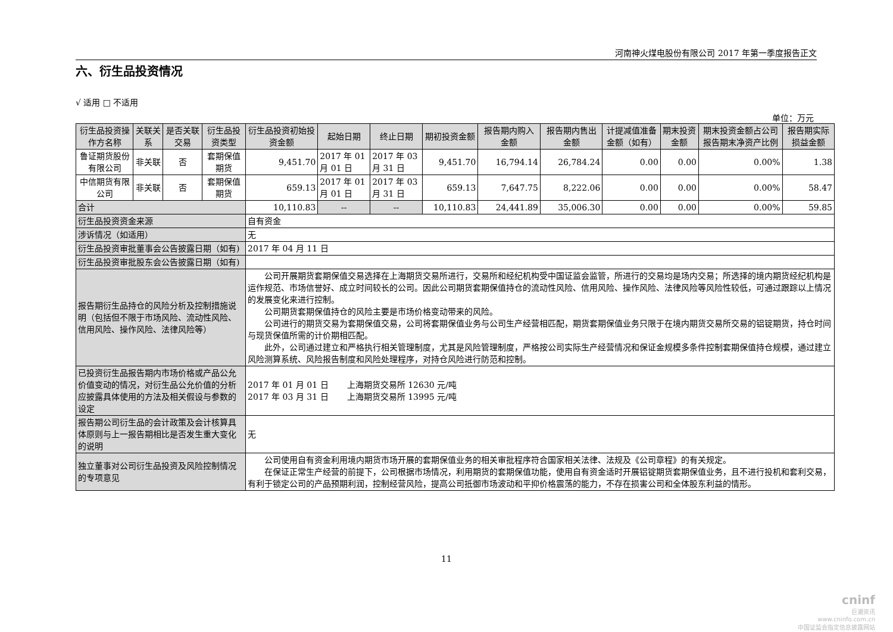河南神火煤电股份有限公司 2017 年第一季度报告正文
六、衍生品投资情况
√ 适用 □ 不适用
单位：万元
| 衍生品投资操作方名称 | 关联关系 | 是否关联交易 | 衍生品投资类型 | 衍生品投资初始投资金额 | 起始日期 | 终止日期 | 期初投资金额 | 报告期内购入金额 | 报告期内售出金额 | 计提减值准备金额（如有） | 期末投资金额 | 期末投资金额占公司报告期末净资产比例 | 报告期实际损益金额 |
| --- | --- | --- | --- | --- | --- | --- | --- | --- | --- | --- | --- | --- | --- |
| 鲁证期货股份有限公司 | 非关联 | 否 | 套期保值期货 | 9,451.70 | 2017 年 01 月 01 日 | 2017 年 03 月 31 日 | 9,451.70 | 16,794.14 | 26,784.24 | 0.00 | 0.00 | 0.00% | 1.38 |
| 中信期货有限公司 | 非关联 | 否 | 套期保值期货 | 659.13 | 2017 年 01 月 01 日 | 2017 年 03 月 31 日 | 659.13 | 7,647.75 | 8,222.06 | 0.00 | 0.00 | 0.00% | 58.47 |
| 合计 | | | | 10,110.83 | -- | -- | 10,110.83 | 24,441.89 | 35,006.30 | 0.00 | 0.00 | 0.00% | 59.85 |
| 衍生品投资资金来源 | | | | 自有资金 | | | | | | | | | |
| 涉诉情况（如适用） | | | | 无 | | | | | | | | | |
| 衍生品投资审批董事会公告披露日期（如有) | | | | 2017 年 04 月 11 日 | | | | | | | | | |
| 衍生品投资审批股东会公告披露日期（如有) | | | | | | | | | | | | | |
| 报告期衍生品持仓的风险分析及控制措施说明（包括但不限于市场风险、流动性风险、信用风险、操作风险、法律风险等） | | | | 公司开展期货套期保值交易选择在上海期货交易所进行，交易所和经纪机构受中国证监会监管，所进行的交易均是场内交易；所选择的境内期货经纪机构是运作规范、市场信誉好、成立时间较长的公司。因此公司期货套期保值持仓的流动性风险、信用风险、操作风险、法律风险等风险性较低，可通过跟踪以上情况的发展变化来进行控制。 公司期货套期保值持仓的风险主要是市场价格变动带来的风险。 公司进行的期货交易为套期保值交易，公司将套期保值业务与公司生产经营相匹配，期货套期保值业务只限于在境内期货交易所交易的铝锭期货，持仓时间与现货保值所需的计价期相匹配。 此外，公司通过建立和严格执行相关管理制度，尤其是风险管理制度，严格按公司实际生产经营情况和保证金规模多条件控制套期保值持仓规模，通过建立风险测算系统、风险报告制度和风险处理程序，对持仓风险进行防范和控制。 | | | | | | | | | |
| 已投资衍生品报告期内市场价格或产品公允价值变动的情况，对衍生品公允价值的分析应披露具体使用的方法及相关假设与参数的设定 | | | | 2017 年 01 月 01 日 上海期货交易所 12630 元/吨 2017 年 03 月 31 日 上海期货交易所 13995 元/吨 | | | | | | | | | |
| 报告期公司衍生品的会计政策及会计核算具体原则与上一报告期相比是否发生重大变化的说明 | | | | 无 | | | | | | | | | |
| 独立董事对公司衍生品投资及风险控制情况的专项意见 | | | | 公司使用自有资金利用境内期货市场开展的套期保值业务的相关审批程序符合国家相关法律、法规及《公司章程》的有关规定。 在保证正常生产经营的前提下，公司根据市场情况，利用期货的套期保值功能，使用自有资金适时开展铝锭期货套期保值业务，且不进行投机和套利交易，有利于锁定公司的产品预期利润，控制经营风险，提高公司抵御市场波动和平抑价格震荡的能力，不存在损害公司和全体股东利益的情形。 | | | | | | | | | |
11
cninf
巨潮资讯
www.cninfo.com.cn
中国证监会指定信息披露网站